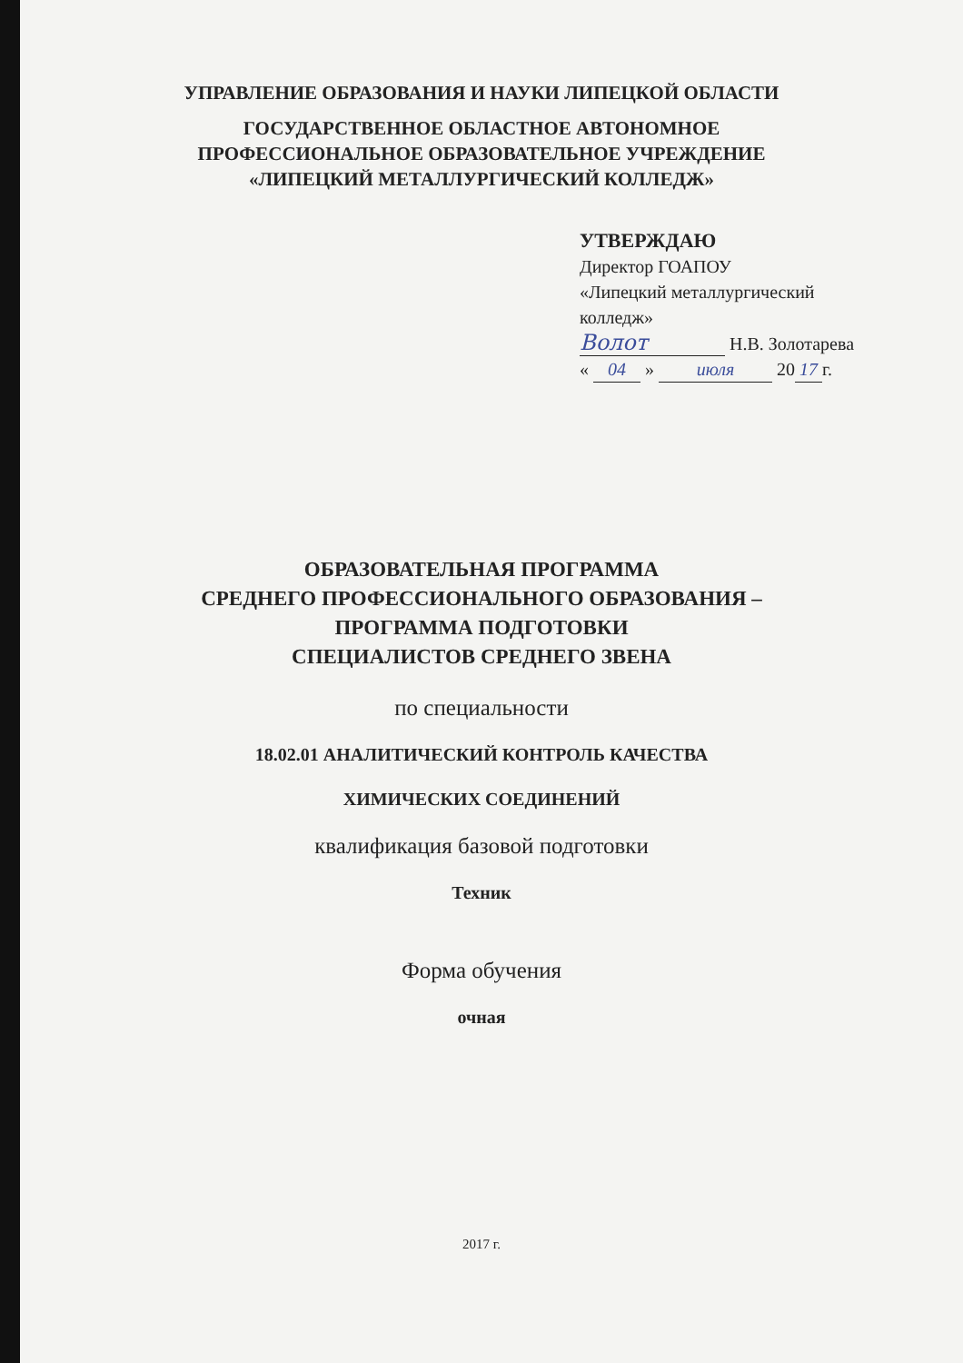УПРАВЛЕНИЕ ОБРАЗОВАНИЯ И НАУКИ ЛИПЕЦКОЙ ОБЛАСТИ
ГОСУДАРСТВЕННОЕ ОБЛАСТНОЕ АВТОНОМНОЕ
ПРОФЕССИОНАЛЬНОЕ ОБРАЗОВАТЕЛЬНОЕ УЧРЕЖДЕНИЕ
«ЛИПЕЦКИЙ МЕТАЛЛУРГИЧЕСКИЙ КОЛЛЕДЖ»
УТВЕРЖДАЮ
Директор ГОАПОУ
«Липецкий металлургический
колледж»
Волот Н.В. Золотарева
« 04 » июля 20 17 г.
ОБРАЗОВАТЕЛЬНАЯ ПРОГРАММА
СРЕДНЕГО ПРОФЕССИОНАЛЬНОГО ОБРАЗОВАНИЯ –
ПРОГРАММА ПОДГОТОВКИ
СПЕЦИАЛИСТОВ СРЕДНЕГО ЗВЕНА
по специальности
18.02.01 АНАЛИТИЧЕСКИЙ КОНТРОЛЬ КАЧЕСТВА
ХИМИЧЕСКИХ СОЕДИНЕНИЙ
квалификация базовой подготовки
Техник
Форма обучения
очная
2017 г.